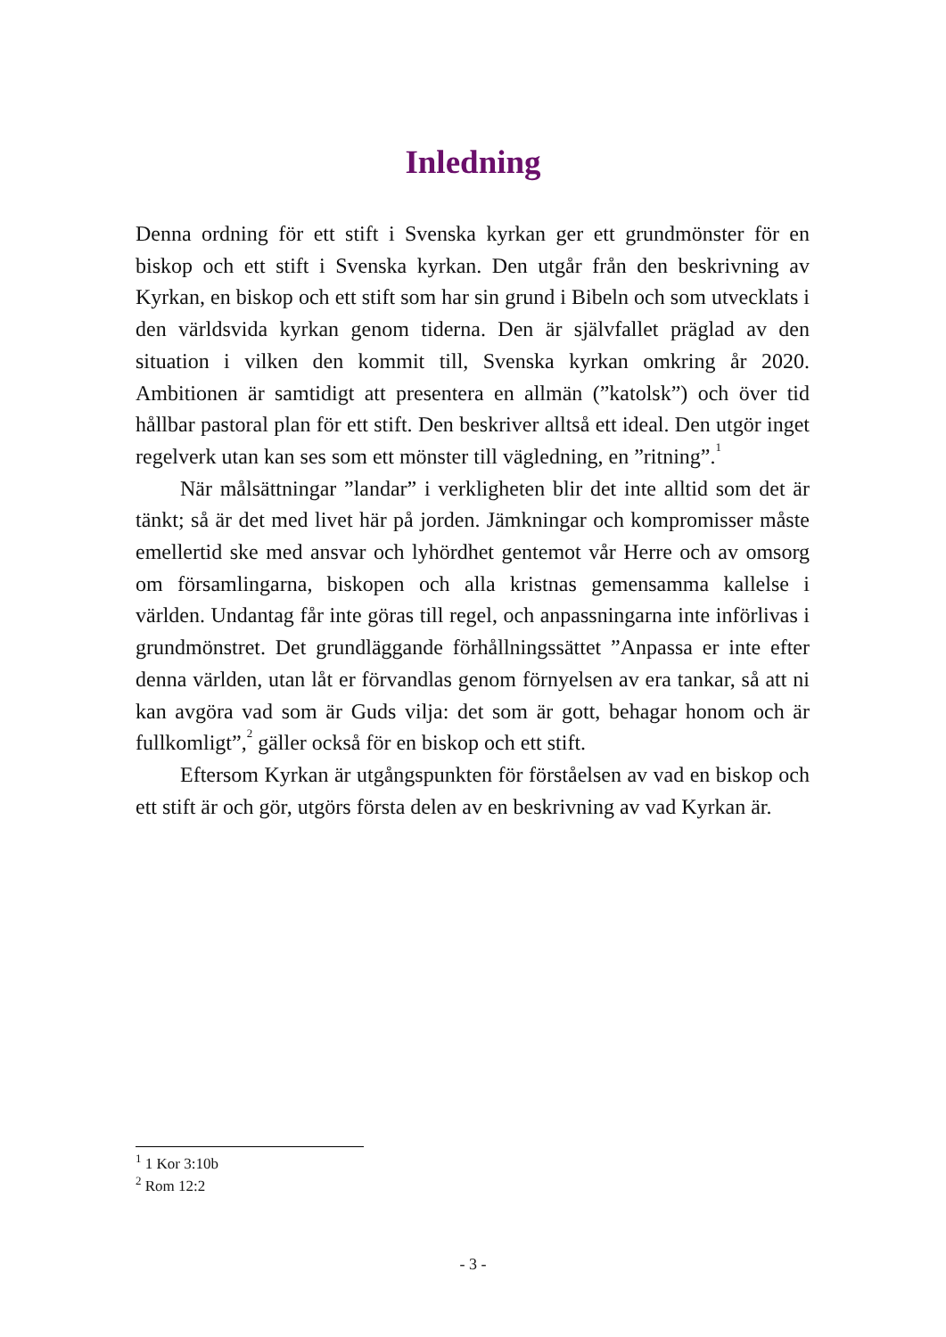Inledning
Denna ordning för ett stift i Svenska kyrkan ger ett grundmönster för en biskop och ett stift i Svenska kyrkan. Den utgår från den beskrivning av Kyrkan, en biskop och ett stift som har sin grund i Bibeln och som utvecklats i den världsvida kyrkan genom tiderna. Den är självfallet präglad av den situation i vilken den kommit till, Svenska kyrkan omkring år 2020. Ambitionen är samtidigt att presentera en allmän (”katolsk”) och över tid hållbar pastoral plan för ett stift. Den beskriver alltså ett ideal. Den utgör inget regelverk utan kan ses som ett mönster till vägledning, en ”ritning”.<sup>1</sup>
När målsättningar ”landar” i verkligheten blir det inte alltid som det är tänkt; så är det med livet här på jorden. Jämkningar och kompromisser måste emellertid ske med ansvar och lyhördhet gentemot vår Herre och av omsorg om församlingarna, biskopen och alla kristnas gemensamma kallelse i världen. Undantag får inte göras till regel, och anpassningarna inte införlivas i grundmönstret. Det grundläggande förhållningssättet ”Anpassa er inte efter denna världen, utan låt er förvandlas genom förnyelsen av era tankar, så att ni kan avgöra vad som är Guds vilja: det som är gott, behagar honom och är fullkomligt”,<sup>2</sup> gäller också för en biskop och ett stift.
Eftersom Kyrkan är utgångspunkten för förståelsen av vad en biskop och ett stift är och gör, utgörs första delen av en beskrivning av vad Kyrkan är.
<sup>1</sup> 1 Kor 3:10b
<sup>2</sup> Rom 12:2
- 3 -